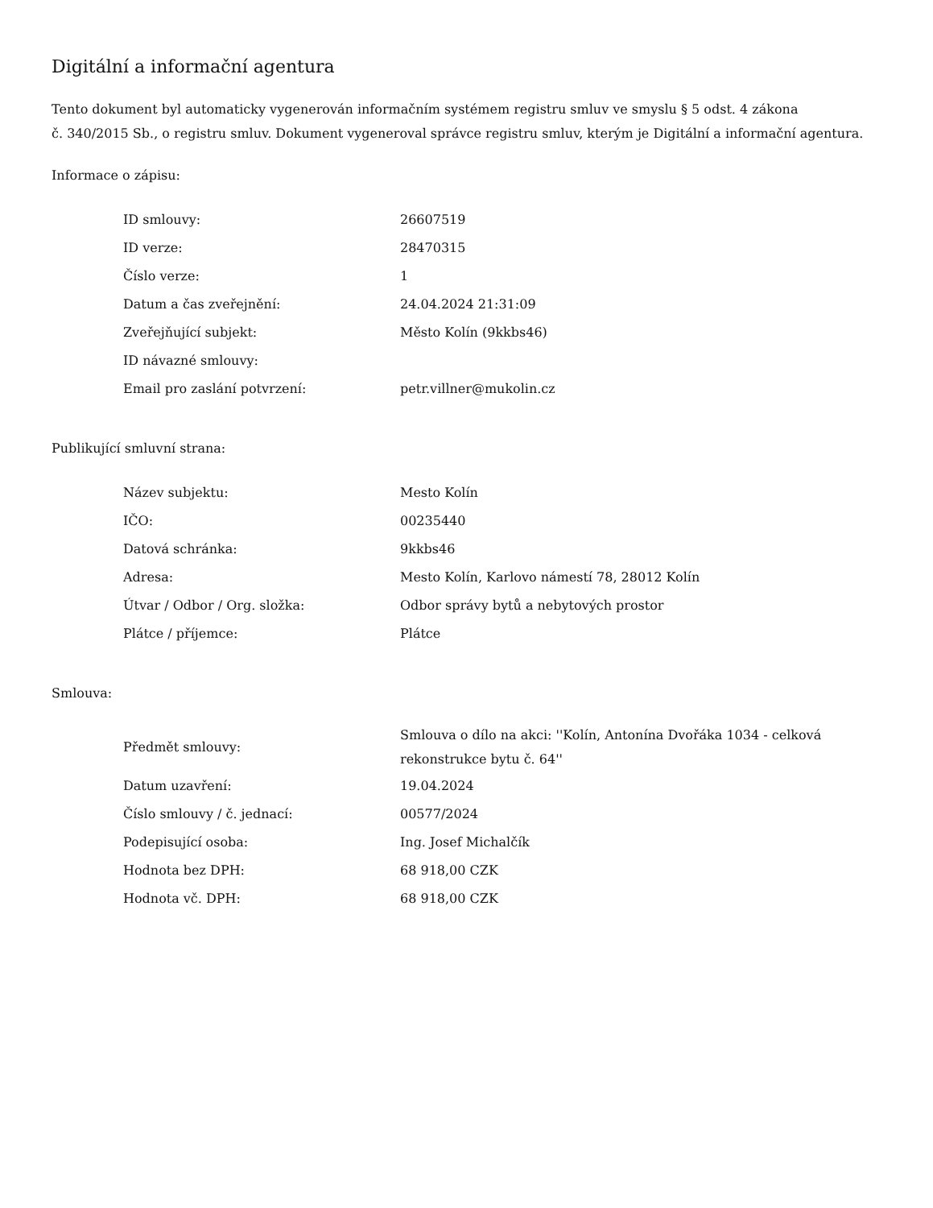Digitální a informační agentura
Tento dokument byl automaticky vygenerován informačním systémem registru smluv ve smyslu § 5 odst. 4 zákona
č. 340/2015 Sb., o registru smluv. Dokument vygeneroval správce registru smluv, kterým je Digitální a informační agentura.
Informace o zápisu:
| ID smlouvy: | 26607519 |
| ID verze: | 28470315 |
| Číslo verze: | 1 |
| Datum a čas zveřejnění: | 24.04.2024 21:31:09 |
| Zveřejňující subjekt: | Město Kolín (9kkbs46) |
| ID návazné smlouvy: | |
| Email pro zaslání potvrzení: | petr.villner@mukolin.cz |
Publikující smluvní strana:
| Název subjektu: | Mesto Kolín |
| IČO: | 00235440 |
| Datová schránka: | 9kkbs46 |
| Adresa: | Mesto Kolín, Karlovo námestí 78, 28012 Kolín |
| Útvar / Odbor / Org. složka: | Odbor správy bytů a nebytových prostor |
| Plátce / příjemce: | Plátce |
Smlouva:
| Předmět smlouvy: | Smlouva o dílo na akci: ''Kolín, Antonína Dvořáka 1034 - celková rekonstrukce bytu č. 64'' |
| Datum uzavření: | 19.04.2024 |
| Číslo smlouvy / č. jednací: | 00577/2024 |
| Podepisující osoba: | Ing. Josef Michalčík |
| Hodnota bez DPH: | 68 918,00 CZK |
| Hodnota vč. DPH: | 68 918,00 CZK |